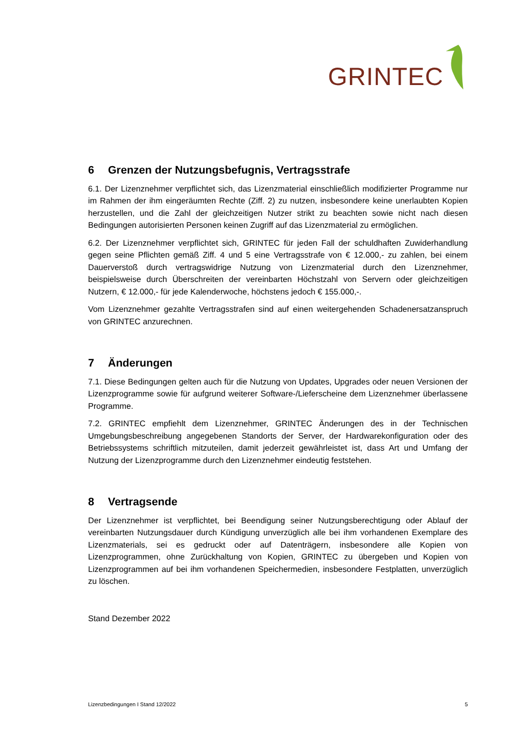GRINTEC
6 Grenzen der Nutzungsbefugnis, Vertragsstrafe
6.1. Der Lizenznehmer verpflichtet sich, das Lizenzmaterial einschließlich modifizierter Programme nur im Rahmen der ihm eingeräumten Rechte (Ziff. 2) zu nutzen, insbesondere keine unerlaubten Kopien herzustellen, und die Zahl der gleichzeitigen Nutzer strikt zu beachten sowie nicht nach diesen Bedingungen autorisierten Personen keinen Zugriff auf das Lizenzmaterial zu ermöglichen.
6.2. Der Lizenznehmer verpflichtet sich, GRINTEC für jeden Fall der schuldhaften Zuwiderhandlung gegen seine Pflichten gemäß Ziff. 4 und 5 eine Vertragsstrafe von € 12.000,- zu zahlen, bei einem Dauerverstoß durch vertragswidrige Nutzung von Lizenzmaterial durch den Lizenznehmer, beispielsweise durch Überschreiten der vereinbarten Höchstzahl von Servern oder gleichzeitigen Nutzern, € 12.000,- für jede Kalenderwoche, höchstens jedoch € 155.000,-.
Vom Lizenznehmer gezahlte Vertragsstrafen sind auf einen weitergehenden Schadenersatzanspruch von GRINTEC anzurechnen.
7 Änderungen
7.1. Diese Bedingungen gelten auch für die Nutzung von Updates, Upgrades oder neuen Versionen der Lizenzprogramme sowie für aufgrund weiterer Software-/Lieferscheine dem Lizenznehmer überlassene Programme.
7.2. GRINTEC empfiehlt dem Lizenznehmer, GRINTEC Änderungen des in der Technischen Umgebungsbeschreibung angegebenen Standorts der Server, der Hardwarekonfiguration oder des Betriebssystems schriftlich mitzuteilen, damit jederzeit gewährleistet ist, dass Art und Umfang der Nutzung der Lizenzprogramme durch den Lizenznehmer eindeutig feststehen.
8 Vertragsende
Der Lizenznehmer ist verpflichtet, bei Beendigung seiner Nutzungsberechtigung oder Ablauf der vereinbarten Nutzungsdauer durch Kündigung unverzüglich alle bei ihm vorhandenen Exemplare des Lizenzmaterials, sei es gedruckt oder auf Datenträgern, insbesondere alle Kopien von Lizenzprogrammen, ohne Zurückhaltung von Kopien, GRINTEC zu übergeben und Kopien von Lizenzprogrammen auf bei ihm vorhandenen Speichermedien, insbesondere Festplatten, unverzüglich zu löschen.
Stand Dezember 2022
Lizenzbedingungen I Stand 12/2022 5